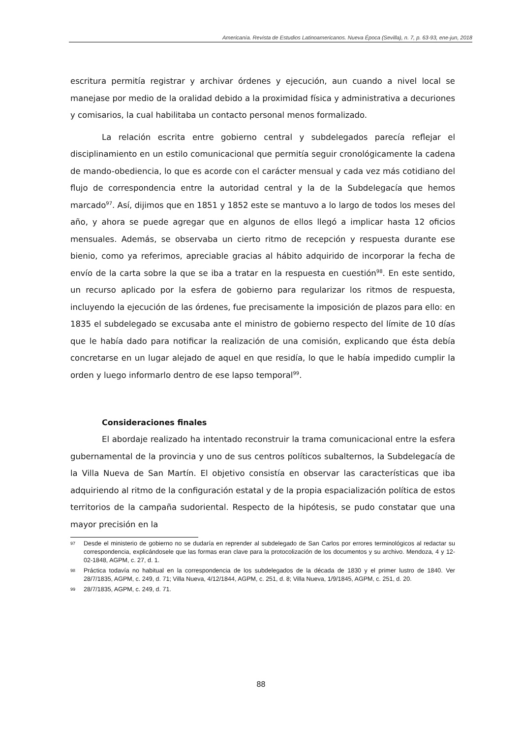Americanía. Revista de Estudios Latinoamericanos. Nueva Época (Sevilla), n. 7, p. 63-93, ene-jun, 2018
escritura permitía registrar y archivar órdenes y ejecución, aun cuando a nivel local se manejase por medio de la oralidad debido a la proximidad física y administrativa a decuriones y comisarios, la cual habilitaba un contacto personal menos formalizado.
La relación escrita entre gobierno central y subdelegados parecía reflejar el disciplinamiento en un estilo comunicacional que permitía seguir cronológicamente la cadena de mando-obediencia, lo que es acorde con el carácter mensual y cada vez más cotidiano del flujo de correspondencia entre la autoridad central y la de la Subdelegacía que hemos marcado<sup>97</sup>. Así, dijimos que en 1851 y 1852 este se mantuvo a lo largo de todos los meses del año, y ahora se puede agregar que en algunos de ellos llegó a implicar hasta 12 oficios mensuales. Además, se observaba un cierto ritmo de recepción y respuesta durante ese bienio, como ya referimos, apreciable gracias al hábito adquirido de incorporar la fecha de envío de la carta sobre la que se iba a tratar en la respuesta en cuestión<sup>98</sup>. En este sentido, un recurso aplicado por la esfera de gobierno para regularizar los ritmos de respuesta, incluyendo la ejecución de las órdenes, fue precisamente la imposición de plazos para ello: en 1835 el subdelegado se excusaba ante el ministro de gobierno respecto del límite de 10 días que le había dado para notificar la realización de una comisión, explicando que ésta debía concretarse en un lugar alejado de aquel en que residía, lo que le había impedido cumplir la orden y luego informarlo dentro de ese lapso temporal<sup>99</sup>.
Consideraciones finales
El abordaje realizado ha intentado reconstruir la trama comunicacional entre la esfera gubernamental de la provincia y uno de sus centros políticos subalternos, la Subdelegacía de la Villa Nueva de San Martín. El objetivo consistía en observar las características que iba adquiriendo al ritmo de la configuración estatal y de la propia espacialización política de estos territorios de la campaña sudoriental. Respecto de la hipótesis, se pudo constatar que una mayor precisión en la
97 Desde el ministerio de gobierno no se dudaría en reprender al subdelegado de San Carlos por errores terminológicos al redactar su correspondencia, explicándosele que las formas eran clave para la protocolización de los documentos y su archivo. Mendoza, 4 y 12-02-1848, AGPM, c. 27, d. 1.
98 Práctica todavía no habitual en la correspondencia de los subdelegados de la década de 1830 y el primer lustro de 1840. Ver 28/7/1835, AGPM, c. 249, d. 71; Villa Nueva, 4/12/1844, AGPM, c. 251, d. 8; Villa Nueva, 1/9/1845, AGPM, c. 251, d. 20.
99 28/7/1835, AGPM, c. 249, d. 71.
88